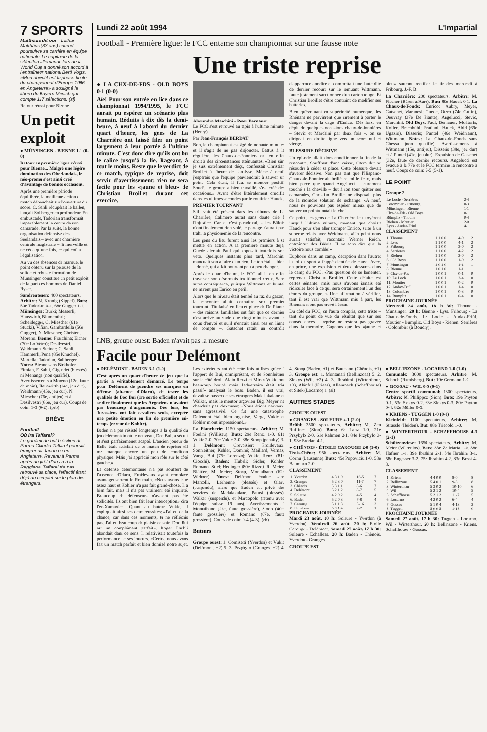7 SPORTS
Matthäus dit oui – Lothar Matthäus (33 ans) entend poursuivre sa carrière en équipe nationale. Le capitaine de la sélection allemande lors de la World Cup a donné son accord à l'entraîneur national Berti Vogts. «Mon objectif est la phase finale du championnat d'Europe 1996 en Angleterre» a souligné le libero du Bayern Munich qui compte 117 sélections. (si)
Retour réussi pour Bienne
Un petit exploit
● MÜNSINGEN - BIENNE 1-1 (0-0)
Retour en première ligue réussi pour Bienne... Malgré une légère domination des Oberlandais, le néo-promu s'est ainsi créé d'avantage de bonnes occasions.
Après une première période équilibrée, la meilleure action du match débouchait sur l'ouverture du score. C. Sahli récupérait le ballon, lançait Sollberger en profondeur. En embuscade, Tadorian transformait imparablement le centre de son camarade. Par la suite, la bonne organisation défensive des Seelandais – avec une charnière centrale magistrale – fit merveille et ne céda qu'une fois, ce qui coûta l'égalisation.
Au vu des absences de marque, le point obtenu sur la pelouse de la solide et robuste formation de Münsingen constitue un petit exploit de la part des hommes de Daniel Ryser.
Sandreutenen: 400 spectateurs. Arbitre: M. Kronig (Kippel). Buts: 50e Tadorian 0-1. 68e Gugger 1-1. Münsingen: Bürki; Messerli; Hauswirth, Blumenthal; Scheidegger, C. Miescher (61e Stucki), Vifian, Gambardella (56e Gugger), N. Miescher; Christen, Moreno. Bienne: Fraschina; Eicher (70e Lo Vetro); Desilvestri, Weidmann, Steiner; C. Sahli, Hämmerli, Pena (85e Knuchel), Martella; Tadorian, Sollberger. Notes: Bienne sans Birkhofer, Fimian, F. Sahli, Gigandet (blessés) ni Menanga (non qualifié). Avertissements à Moreno (12e, faute de main), Hauswirth (14e, jeu dur), Weidmann (45e, jeu dur), N. Miescher (76e, antijeu) et à Desilvestri (86e, jeu dur). Coups de coin: 1-3 (0-2). (prb)
BRÈVE
Football
Où ira Taffarel?
Le gardien de but brésilien de Parma Claudio Taffarel pourrait émigrer au Japon ou en Angleterre. Revenu à Parma après un prêt d'un an à la Reggiana, Taffarel n'a pas retrouvé sa place, l'effectif étant déjà au complet sur le plan des étrangers.
Lundi 22 août 1994 L'Impartial
Football - Première ligue: le FCC entame son championnat sur une fausse note
Une triste reprise
● LA CHX-DE-FDS - OLD BOYS 0-1 (0-0)
Aïe! Pour son entrée en lice dans ce championnat 1994/1995, le FCC aurait pu espérer un scénario plus humain. Réduits à dix dès la demi-heure, à neuf à l'abord du dernier quart d'heure, les gens de La Charrière ont laissé filer un point largement à leur portée à l'ultime minute. C'est donc dire qu'ils ont bu le calice jusqu'à la lie. Rageant, à tout le moins. Reste que le verdict de ce match, typique de reprise, doit servir d'avertissement: rien ne sera facile pour les «jaune et bleu» de Christian Broillet durant cet exercice.
Alexandre Marchini - Peter Bernauer
Le FCC s'est retrouvé au tapis à l'ultime minute. (Henry)
Par Jean-François BERDAT
Bon, le championnat est âgé de nonante minutes et il s'agit de ne pas disjoncter. Battus à la régulière, les Chaux-de-Fonniers ont en effet droit à des circonstances atténuantes. «Bien sûr, je suis extrêmement déçu, confessait Christian Broillet à l'heure de l'analyse. Même à neuf, j'espérais que l'équipe parviendrait à sauver un point. Cela étant, il faut se montrer positif. Soudé, le groupe a bien travaillé, s'est créé des occasions.» Avant d'être littéralement crucifié dans les ultimes secondes par le routinier Hauck.
PREMIER TOURNANT
S'il avait été présent dans les tribunes de La Charrière, Calimero aurait sans doute crié à l'injustice. Car, et c'est paradoxal, si les Bâlois n'ont finalement rien volé, le partage n'aurait pas trahi la physionomie de la rencontre.
Les gens du lieu furent ainsi les premiers à se mettre en action. A la première minute déjà, Guede alertait Paul qui apposait toutefois son veto. Quelques instants plus tard, Marchini manquait son affaire d'un rien. Le ton était – bien – donné, qui allait pourtant peu à peu changer.
Après le quart d'heure, le FCC allait en effet traverser son désormais traditionnel creux. Sans autre conséquence, puisque Wittmann et Puntel ne mirent pas Enrico en péril.
Alors que le niveau était tombé au raz du gazon, la rencontre allait connaître son premier tournant. Titularisé en lieu et place de De Piante – des raisons familiales ont fait que ce dernier n'est arrivé au stade que vingt minutes avant le coup d'envoi et qu'il n'entrait ainsi pas en ligne de compte –, Gatschet ratait un contrôle d'apparence anodine et commettait une faute dite de dernier recours sur le remuant Wittmann, faute justement sanctionnée d'un carton rouge. Et Christian Broillet d'être contraint de modifier ses batteries.
Bien qu'évoluant en supériorité numérique, les Rhénans ne parvinrent que rarement à porter le danger devant la cage d'Enrico. Dès lors, en dépit de quelques occasions chaux-de-fonnières – Stevic et Marchini par deux fois –, on se dirigeait en droite ligne vers un score nul et vierge.
BLESSURE DÉCISIVE
Un épisode allait alors conditionner la fin de la rencontre. Souffrant d'une cuisse, Otero dut se résoudre à céder sa place. Cette blessure devait s'avérer décisive. Non pas tant que l'Hispano-Chaux-de-Fonnier ait brillé de mille feux, mais bien parce que quand Angelucci – durement touché à la cheville – dut à son tour quitter ses camarades, Christian Broillet ne disposait plus de la moindre solution de rechange. «A neuf, nous ne pouvions pas espérer mieux que de sauver un point» notait le chef.
Ce point, les gens de La Charrière le tutoyèrent jusqu'à l'ultime minute, moment que choisit Hauck pour s'en aller tromper Enrico, suite à un superbe relais avec Weidmann. «Un point nous aurait satisfait, racontait Werner Reich, entraîneur des Bâlois. Il va sans dire que la victoire nous comble!»
Euphorie dans un camp, déception dans l'autre: la loi du sport a frappé d'entrée de cause. Avec, en prime, une expulsion et deux blessures dans le camp du FCC. «Pas question de se lamenter, reprenait Christian Broillet. Cette défaite est certes gênante, mais nous n'avons jamais été ridicules face à ce qui sera certainement l'un des ténors du groupe...» Une affirmation à vérifier, tant il est vrai que Wittmann mis à part, les Rhénans n'ont pas crevé l'écran.
Du côté du FCC, on l'aura compris, cette triste – tant du point de vue du résultat que sur ses conséquences – reprise ne restera pas gravée dans la mémoire. Gageons que les «jaune et bleu» sauront rectifier le tir dès mercredi à Fribourg. J.-F. B.
La Charrière: 200 spectateurs. Arbitre: M. Fischer (Büren a/Aare). But: 89e Hauck 0-1. La Chaux-de-Fonds: Enrico; Aubry, Meyer, Gatschet, Maranesi; Guede, Otero (74e Cattin), Oeuvray (37e De Piante); Angelucci, Stevic, Marchini. Old Boys: Paul; Bernauer; Molitoris, Koller, Brechbühl; Fratiani, Hauck, Abid (69e Ugazio), Disseris; Puntel (46e Weidmann), Wittmann. Notes: La Chaux-de-Fonds sans Chessa (non qualifié). Avertissements à Wittmann (15e, antijeu), Disseris (38e, jeu dur) et à Puntel (41e, jeu dur). Expulsion de Gatschet (32e, faute de dernier recours). Angelucci est évacué à la 77e et le FCC termine la rencontre à neuf. Coups de coin: 5-5 (5-1).
LE POINT
Groupe 2
| Le Locle - Serrières | 2-4 |
| Colombier - Fribourg | 0-3 |
| Münsingen - Bienne | 1-1 |
| Chx-de-Fds - Old Boys | 0-1 |
| Bümpliz - Thoune | 0-4 |
| Riehen - Moutier | 2-0 |
| Lyss - Audax-Friul | 4-1 |
CLASSEMENT
| 1. Thoune | 1 1 0 0 | 4-0 | 2 |
| 2. Lyss | 1 1 0 0 | 4-1 | 2 |
| 3. Fribourg | 1 1 0 0 | 3-0 | 2 |
| 4. Serrières | 1 1 0 0 | 4-2 | 2 |
| 5. Riehen | 1 1 0 0 | 2-0 | 2 |
| 6. Old Boys | 1 1 0 0 | 1-0 | 2 |
| 7. Münsingen | 1 0 1 0 | 1-1 | 1 |
| 8. Bienne | 1 0 1 0 | 1-1 | 1 |
| 9. Chx-de-Fds | 1 0 0 1 | 0-1 | 0 |
| 10. Le Locle | 1 0 0 1 | 2-4 | 0 |
| 11. Moutier | 1 0 0 1 | 0-2 | 0 |
| 12. Audax-Friùl | 1 0 0 1 | 1-4 | 0 |
| 13. Colombier | 1 0 0 1 | 0-3 | 0 |
| 14. Bümpliz | 1 0 0 1 | 0-4 | 0 |
PROCHAINE JOURNÉE
Mercredi 24 août. 18 h 30: Thoune - Münsingen. 20 h: Bienne - Lyss. Fribourg - La Chaux-de-Fonds. Le Locle - Audax-Friùl. Moutier - Bümpliz. Old Boys - Riehen. Serrières - Colombier (à Boudry).
LNB, groupe ouest: Baden n'avait pas la mesure
Facile pour Delémont
● DELÉMONT - BADEN 3-1 (1-0)
C'est après un quart d'heure de jeu que la partie a véritablement démarré. Le temps pour Delémont de prendre ses marques en défense (absence d'Olaru), de tester les qualités de Doc Bui (1re sortie officielle) et de se dire finalement que les Argoviens n'avaient pas beaucoup d'arguments. Dès lors, les Jurassiens ont fait cavaliers seuls, exceptée une petite émotion en fin de première mi-temps (erreur de Kohler).
Baden n'a pas résisté longtemps à la qualité du jeu delémontain où le nouveau, Doc Bui, a séduit et s'est parfaitemenet adapté. L'ancien joueur de Bulle était satisfait de ce match de reprise: «Il me manque encore un peu de condition physique. Mais j'ai apprécié mon rôle sur le côté gauche.»
La défense delémontaine n'a pas souffert de l'absence d'Olaru, Froidevaux ayant remplacé avantageusement le Roumain. «Nous avons joué assez haut et Kohler n'a pas fait grand-chose. Il a bien fait, mais il n'a pas vraiment été inquiété. Beaucoup de défenseurs n'avaient pas été sollicités. Ils ont bien fait leur interception» dira l'ex-Xamaxien. Quant au buteur Vukic, il expliquait ainsi ses deux réussites: «J'ai eu de la chance, car dans ces moments, tu ne réfléchis pas. J'ai eu beaucoup de plaisir ce soir. Doc Bui est un complément parfait». Roger Läubli abondait dans ce sens. Il relativisait toutefois la performance de ses joueurs. «Certes, nous avons fait un match parfait et bien dominé notre sujet. Les extérieurs ont été cette fois utilisés grâce à l'apport de Bui, omniprésent, et de Sonnleitner sur le côté droit. Alain Renzi et Mirko Vukic ont beaucoup bougé mais l'adversaire était très passif» analysait le boss. Baden, il est vrai, devait se passer de ses étrangers Makalakalane et Walker, mais le mentor argovien Bigi Meyer ne cherchait pas d'excuses: «Nous étions nerveux, sans agressivité. Ce fut une catastrophe. Delémont était bien organisé. Varga, Vukic et Kohler m'ont impressionné.»
La Blancherie: 1150 spectateurs. Arbitre: M. Foelmi (Willisau). Buts: 29e Renzi 1-0. 61e Vukic 2-0. 70e Vukic 3-0. 88e Stoop (penalty) 3-1. Delémont: Crevoisier; Froidevaux; Sonnleitner, Kohler, Dominé; Maillard, Vernaz, Varga, Bui (75e Lorenzo); Vukic, Renzi (81e Ciocchi). Baden: Hubeli; Sidler; Kohler, Romano, Stiel; Hedinger (80e Rizzo), R. Meier, Blättler, M. Meier; Stoop, Montalbano (62e Widmer). Notes: Delémont évolue sans Marcolli, Léchenne (blessés) et Olaru (suspendu), alors que Baden est privé des services de Madalakalane, Patusi (blessés), Walker (suspendu), et Marcopolo (retenu avec l'équipe suisse 19 ans). Avertissements à Montalbano (26e, faute grossière), Stoop (40e, faute grossière) et Romano (67e, faute grossière). Coups de coin: 9-4 (4-3). (cb)
Buteurs
Groupe ouest: 1. Comisetti (Yverdon) et Vukic (Delémont, +2) 5. 3. Przybylo (Granges, +2) 4. 4. Stoop (Baden, +1) et Baumann (Chênois, +1) 3. Groupe est: 1. Montanari (Bellinzona) 5. 2. Slekys (Wil, +2) 4. 3. Ihrahimi (Winterthour, +3), Ahinful (Kriens), Allenspach (Schaffhouse) et Sitek (Locarno) 3. (si)
AUTRES STADES
GROUPE OUEST
● GRANGES - SOLEURE 4-1 (2-0)
Brühl: 3500 spectateurs. Arbitre: M. Zen Ruffinen (Sion). Buts: 6e Lanz 1-0. 21e Przybylo 2-0. 61e Rahmen 2-1. 84e Przybylo 3-1. 93e Brodan 4-1.
● CHÊNOIS - ÉTOILE CAROUGE 2-0 (1-0)
Trois-Chêne: 950 spectateurs. Arbitre: M. Cornu (Lausanne). Buts: 45e Popoviciu 1-0. 53e Baumann 2-0.
CLASSEMENT
| 1. Yverdon | 4 3 1 0 | 16-5 | 7 |
| 2. Granges | 5 2 3 0 | 11-7 | 7 |
| 3. Chênois | 5 3 1 1 | 8-6 | 7 |
| 4. Delémont | 5 2 1 2 | 8-7 | 5 |
| 5. Soleure | 4 2 0 2 | 4-5 | 4 |
| 6. Baden | 5 2 0 3 | 7-8 | 4 |
| 7. Carouge | 5 1 1 3 | 5-16 | 3 |
| 8. Echallens | 5 0 1 4 | 2-7 | 1 |
PROCHAINE JOURNÉE
Mardi 23 août. 20 h: Soleure - Yverdon (à Yverdon). Vendredi 26 août. 20 h: Etoile Carouge - Delémont. Samedi 27 août. 17 h 30: Soleure - Echallens. 20 h: Baden - Chênois. Yverdon - Granges.
GROUPE EST
● BELLINZONE - LOCARNO 1-0 (1-0)
Comunale: 3000 spectateurs. Arbitre: M. Schoch (Rumisberg). But: 10e Germann 1-0.
● GOSSAU - WIL 0-5 (0-1)
Centre sportif communal: 1300 spectateurs. Arbitre: M. Philippoz (Sion). Buts: 19e Phyton 0-1. 53e Slekys 0-2. 63e Slekys 0-3. 80e Phyton 0-4. 82e Müller 0-5.
● KRIENS - TUGGEN 1-0 (0-0)
Kleinfeld: 1100 spectateurs. Arbitre: M. Strässle (Heiden). But: 88e Triebold 1-0.
● WINTERTHOUR - SCHAFFHOUSE 4-3 (2-1)
Schützenwiese: 1650 spectateurs. Arbitre: M. Meier (Würenlos). Buts: 33e Ze Maria 1-0. 38e Hafner 1-1. 39e Ibrahim 2-1. 54e Ibrahim 3-1. 58e Engesser 3-2. 75e Ibrahim 4-2. 83e Bossi 4-3.
CLASSEMENT
| 1. Kriens | 4 4 0 0 | 8-0 | 8 |
| 2. Bellinzone | 5 4 0 1 | 9-3 | 8 |
| 3. Winterthour | 5 3 0 2 | 10-10 | 6 |
| 4. Wil | 5 2 1 2 | 10-4 | 5 |
| 5. Schaffhouse | 5 2 1 2 | 11-7 | 5 |
| 6. Locarno | 4 2 0 2 | 6-4 | 4 |
| 7. Gossau | 5 1 0 4 | 4-13 | 2 |
| 8. Tuggen | 5 0 0 5 | 1-18 | 0 |
PROCHAINE JOURNÉE
Samedi 27 août. 17 h 30: Tuggen - Locarno. Wil - Winterthour. 20 h: Bellinzone - Kriens. Schaffhouse - Gossau.